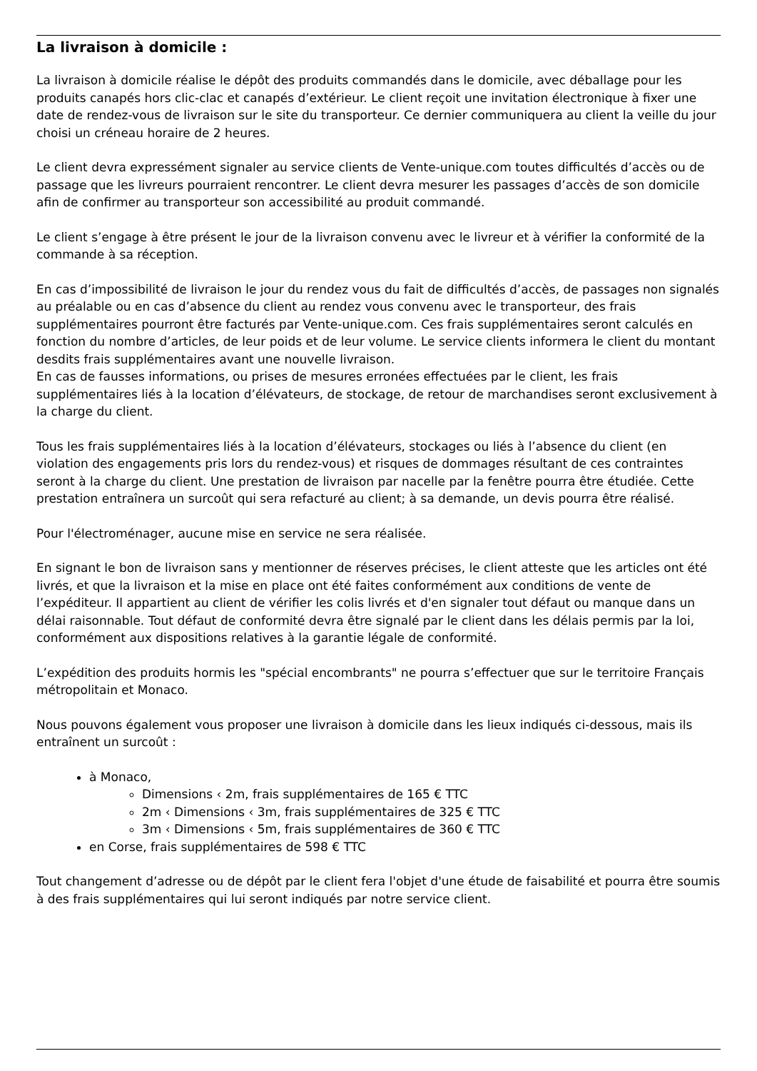La livraison à domicile :
La livraison à domicile réalise le dépôt des produits commandés dans le domicile, avec déballage pour les produits canapés hors clic-clac et canapés d’extérieur. Le client reçoit une invitation électronique à fixer une date de rendez-vous de livraison sur le site du transporteur. Ce dernier communiquera au client la veille du jour choisi un créneau horaire de 2 heures.
Le client devra expressément signaler au service clients de Vente-unique.com toutes difficultés d’accès ou de passage que les livreurs pourraient rencontrer. Le client devra mesurer les passages d’accès de son domicile afin de confirmer au transporteur son accessibilité au produit commandé.
Le client s’engage à être présent le jour de la livraison convenu avec le livreur et à vérifier la conformité de la commande à sa réception.
En cas d’impossibilité de livraison le jour du rendez vous du fait de difficultés d’accès, de passages non signalés au préalable ou en cas d’absence du client au rendez vous convenu avec le transporteur, des frais supplémentaires pourront être facturés par Vente-unique.com. Ces frais supplémentaires seront calculés en fonction du nombre d’articles, de leur poids et de leur volume. Le service clients informera le client du montant desdits frais supplémentaires avant une nouvelle livraison.
En cas de fausses informations, ou prises de mesures erronées effectuées par le client, les frais supplémentaires liés à la location d’élévateurs, de stockage, de retour de marchandises seront exclusivement à la charge du client.
Tous les frais supplémentaires liés à la location d’élévateurs, stockages ou liés à l’absence du client (en violation des engagements pris lors du rendez-vous) et risques de dommages résultant de ces contraintes seront à la charge du client. Une prestation de livraison par nacelle par la fenêtre pourra être étudiée. Cette prestation entraînera un surcoût qui sera refacturé au client; à sa demande, un devis pourra être réalisé.
Pour l'électroménager, aucune mise en service ne sera réalisée.
En signant le bon de livraison sans y mentionner de réserves précises, le client atteste que les articles ont été livrés, et que la livraison et la mise en place ont été faites conformément aux conditions de vente de l’expéditeur. Il appartient au client de vérifier les colis livrés et d'en signaler tout défaut ou manque dans un délai raisonnable. Tout défaut de conformité devra être signalé par le client dans les délais permis par la loi, conformément aux dispositions relatives à la garantie légale de conformité.
L’expédition des produits hormis les "spécial encombrants" ne pourra s’effectuer que sur le territoire Français métropolitain et Monaco.
Nous pouvons également vous proposer une livraison à domicile dans les lieux indiqués ci-dessous, mais ils entraînent un surcoût :
à Monaco,
Dimensions ‹ 2m, frais supplémentaires de 165 € TTC
2m ‹ Dimensions ‹ 3m, frais supplémentaires de 325 € TTC
3m ‹ Dimensions ‹ 5m, frais supplémentaires de 360 € TTC
en Corse, frais supplémentaires de 598 € TTC
Tout changement d’adresse ou de dépôt par le client fera l'objet d'une étude de faisabilité et pourra être soumis à des frais supplémentaires qui lui seront indiqués par notre service client.